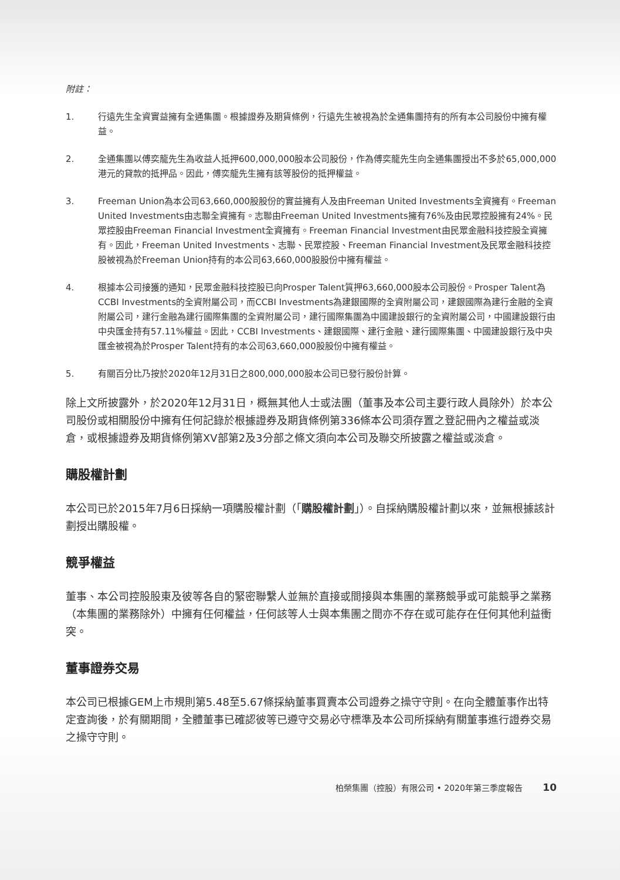附註：
1. 行遠先生全資實益擁有全通集團。根據證券及期貨條例，行遠先生被視為於全通集團持有的所有本公司股份中擁有權益。
2. 全通集團以傅奕龍先生為收益人抵押600,000,000股本公司股份，作為傅奕龍先生向全通集團授出不多於65,000,000港元的貸款的抵押品。因此，傅奕龍先生擁有該等股份的抵押權益。
3. Freeman Union為本公司63,660,000股股份的實益擁有人及由Freeman United Investments全資擁有。Freeman United Investments由志聯全資擁有。志聯由Freeman United Investments擁有76%及由民眾控股擁有24%。民眾控股由Freeman Financial Investment全資擁有。Freeman Financial Investment由民眾金融科技控股全資擁有。因此，Freeman United Investments、志聯、民眾控股、Freeman Financial Investment及民眾金融科技控股被視為於Freeman Union持有的本公司63,660,000股股份中擁有權益。
4. 根據本公司接獲的通知，民眾金融科技控股已向Prosper Talent質押63,660,000股本公司股份。Prosper Talent為CCBI Investments的全資附屬公司，而CCBI Investments為建銀國際的全資附屬公司，建銀國際為建行金融的全資附屬公司，建行金融為建行國際集團的全資附屬公司，建行國際集團為中國建設銀行的全資附屬公司，中國建設銀行由中央匯金持有57.11%權益。因此，CCBI Investments、建銀國際、建行金融、建行國際集團、中國建設銀行及中央匯金被視為於Prosper Talent持有的本公司63,660,000股股份中擁有權益。
5. 有關百分比乃按於2020年12月31日之800,000,000股本公司已發行股份計算。
除上文所披露外，於2020年12月31日，概無其他人士或法團（董事及本公司主要行政人員除外）於本公司股份或相關股份中擁有任何記錄於根據證券及期貨條例第336條本公司須存置之登記冊內之權益或淡倉，或根據證券及期貨條例第XV部第2及3分部之條文須向本公司及聯交所披露之權益或淡倉。
購股權計劃
本公司已於2015年7月6日採納一項購股權計劃（「購股權計劃」）。自採納購股權計劃以來，並無根據該計劃授出購股權。
競爭權益
董事、本公司控股股東及彼等各自的緊密聯繫人並無於直接或間接與本集團的業務競爭或可能競爭之業務（本集團的業務除外）中擁有任何權益，任何該等人士與本集團之間亦不存在或可能存在任何其他利益衝突。
董事證券交易
本公司已根據GEM上市規則第5.48至5.67條採納董事買賣本公司證券之操守守則。在向全體董事作出特定查詢後，於有關期間，全體董事已確認彼等已遵守交易必守標準及本公司所採納有關董事進行證券交易之操守守則。
柏榮集團（控股）有限公司 • 2020年第三季度報告 10